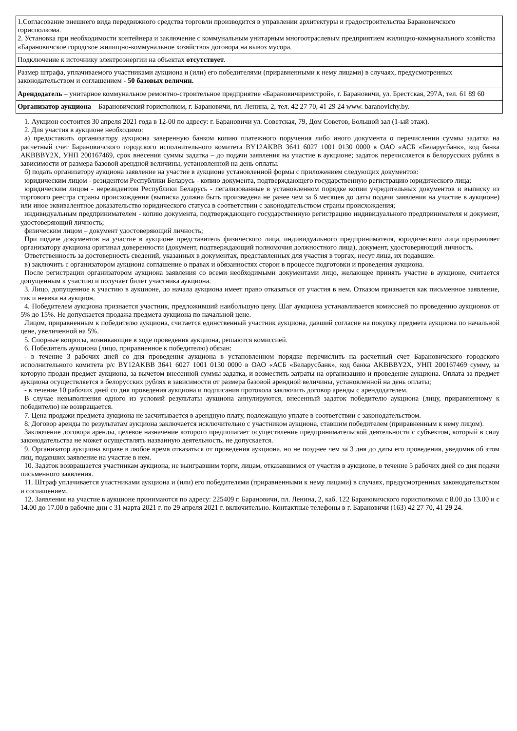| 1.Согласование внешнего вида передвижного средства торговли производится в управлении архитектуры и градостроительства Барановичского горисполкома. 2. Установка при необходимости контейнера и заключение с коммунальным унитарным многоотраслевым предприятием жилищно-коммунального хозяйства «Барановичское городское жилищно-коммунальное хозяйство» договора на вывоз мусора. |
| Подключение к источнику электроэнергии на объектах отсутствует. |
| Размер штрафа, уплачиваемого участниками аукциона и (или) его победителями (приравненными к нему лицами) в случаях, предусмотренных законодательством и соглашением - 50 базовых величин. |
| Арендодатель – унитарное коммунальное ремонтно-строительное предприятие «Барановичиремстрой», г. Барановичи, ул. Брестская, 297А, тел. 61 89 60 |
| Организатор аукциона – Барановичский горисполком, г. Барановичи, пл. Ленина, 2, тел. 42 27 70, 41 29 24 www. baranovichy.by. |
1. Аукцион состоится 30 апреля 2021 года в 12-00 по адресу: г. Барановичи ул. Советская, 79, Дом Советов, Большой зал (1-ый этаж).
2. Для участия в аукционе необходимо:
а) предоставить организатору аукциона заверенную банком копию платежного поручения либо иного документа о перечислении суммы задатка на расчетный счет Барановичского городского исполнительного комитета BY12AKBB 3641 6027 1001 0130 0000 в ОАО «АСБ «Беларусбанк», код банка AKBBBY2X, УНП 200167469, срок внесения суммы задатка – до подачи заявления на участие в аукционе; задаток перечисляется в белорусских рублях в зависимости от размера базовой арендной величины, установленной на день оплаты.
б) подать организатору аукциона заявление на участие в аукционе установленной формы с приложением следующих документов:
юридическим лицом - резидентом Республики Беларусь - копию документа, подтверждающего государственную регистрацию юридического лица;
юридическим лицом - нерезидентом Республики Беларусь - легализованные в установленном порядке копии учредительных документов и выписку из торгового реестра страны происхождения (выписка должна быть произведена не ранее чем за 6 месяцев до даты подачи заявления на участие в аукционе) или иное эквивалентное доказательство юридического статуса в соответствии с законодательством страны происхождения;
индивидуальным предпринимателем - копию документа, подтверждающего государственную регистрацию индивидуального предпринимателя и документ, удостоверяющий личность;
физическим лицом – документ удостоверяющий личность;
При подаче документов на участие в аукционе представитель физического лица, индивидуального предпринимателя, юридического лица предъявляет организатору аукциона оригинал доверенности (документ, подтверждающий полномочия должностного лица), документ, удостоверяющий личность.
Ответственность за достоверность сведений, указанных в документах, представленных для участия в торгах, несут лица, их подавшие.
в) заключить с организатором аукциона соглашение о правах и обязанностях сторон в процессе подготовки и проведения аукциона.
После регистрации организатором аукциона заявления со всеми необходимыми документами лицо, желающее принять участие в аукционе, считается допущенным к участию и получает билет участника аукциона.
3. Лицо, допущенное к участию в аукционе, до начала аукциона имеет право отказаться от участия в нем. Отказом признается как письменное заявление, так и неявка на аукцион.
4. Победителем аукциона признается участник, предложивший наибольшую цену. Шаг аукциона устанавливается комиссией по проведению аукционов от 5% до 15%. Не допускается продажа предмета аукциона по начальной цене.
Лицом, приравненным к победителю аукциона, считается единственный участник аукциона, давший согласие на покупку предмета аукциона по начальной цене, увеличенной на 5%.
5. Спорные вопросы, возникающие в ходе проведения аукциона, решаются комиссией.
6. Победитель аукциона (лицо, приравненное к победителю) обязан:
- в течение 3 рабочих дней со дня проведения аукциона в установленном порядке перечислить на расчетный счет Барановичского городского исполнительного комитета р/с BY12AKBB 3641 6027 1001 0130 0000 в ОАО «АСБ «Беларусбанк», код банка AKBBBY2X, УНП 200167469 сумму, за которую продан предмет аукциона, за вычетом внесенной суммы задатка, и возместить затраты на организацию и проведение аукциона. Оплата за предмет аукциона осуществляется в белорусских рублях в зависимости от размера базовой арендной величины, установленной на день оплаты;
- в течение 10 рабочих дней со дня проведения аукциона и подписания протокола заключить договор аренды с арендодателем.
В случае невыполнения одного из условий результаты аукциона аннулируются, внесенный задаток победителю аукциона (лицу, приравненному к победителю) не возвращается.
7. Цена продажи предмета аукциона не засчитывается в арендную плату, подлежащую уплате в соответствии с законодательством.
8. Договор аренды по результатам аукциона заключается исключительно с участником аукциона, ставшим победителем (приравненным к нему лицом).
Заключение договора аренды, целевое назначение которого предполагает осуществление предпринимательской деятельности с субъектом, который в силу законодательства не может осуществлять названную деятельность, не допускается.
9. Организатор аукциона вправе в любое время отказаться от проведения аукциона, но не позднее чем за 3 дня до даты его проведения, уведомив об этом лиц, подавших заявление на участие в нем.
10. Задаток возвращается участникам аукциона, не выигравшим торги, лицам, отказавшимся от участия в аукционе, в течение 5 рабочих дней со дня подачи письменного заявления.
11. Штраф уплачивается участниками аукциона и (или) его победителями (приравненными к нему лицами) в случаях, предусмотренных законодательством и соглашением.
12. Заявления на участие в аукционе принимаются по адресу: 225409 г. Барановичи, пл. Ленина, 2, каб. 122 Барановичского горисполкома с 8.00 до 13.00 и с 14.00 до 17.00 в рабочие дни с 31 марта 2021 г. по 29 апреля 2021 г. включительно. Контактные телефоны в г. Барановичи (163) 42 27 70, 41 29 24.